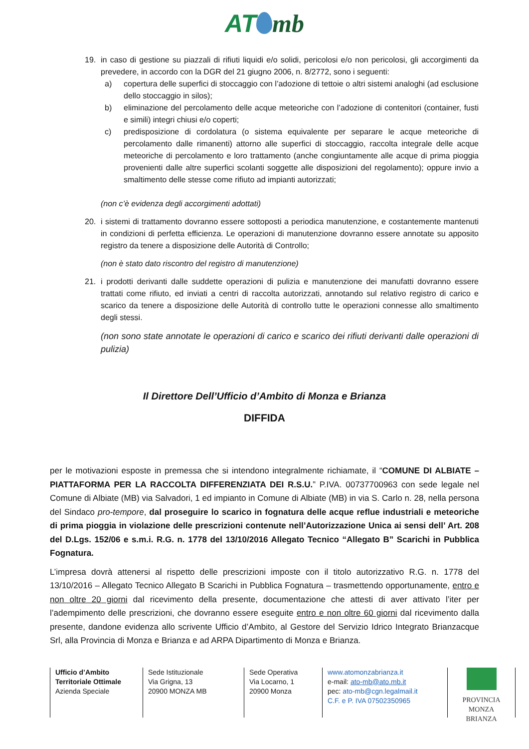AT mb
19. in caso di gestione su piazzali di rifiuti liquidi e/o solidi, pericolosi e/o non pericolosi, gli accorgimenti da prevedere, in accordo con la DGR del 21 giugno 2006, n. 8/2772, sono i seguenti:
a) copertura delle superfici di stoccaggio con l’adozione di tettoie o altri sistemi analoghi (ad esclusione dello stoccaggio in silos);
b) eliminazione del percolamento delle acque meteoriche con l’adozione di contenitori (container, fusti e simili) integri chiusi e/o coperti;
c) predisposizione di cordolatura (o sistema equivalente per separare le acque meteoriche di percolamento dalle rimanenti) attorno alle superfici di stoccaggio, raccolta integrale delle acque meteoriche di percolamento e loro trattamento (anche congiuntamente alle acque di prima pioggia provenienti dalle altre superfici scolanti soggette alle disposizioni del regolamento); oppure invio a smaltimento delle stesse come rifiuto ad impianti autorizzati;
(non c’è evidenza degli accorgimenti adottati)
20. i sistemi di trattamento dovranno essere sottoposti a periodica manutenzione, e costantemente mantenuti in condizioni di perfetta efficienza. Le operazioni di manutenzione dovranno essere annotate su apposito registro da tenere a disposizione delle Autorità di Controllo;
(non è stato dato riscontro del registro di manutenzione)
21. i prodotti derivanti dalle suddette operazioni di pulizia e manutenzione dei manufatti dovranno essere trattati come rifiuto, ed inviati a centri di raccolta autorizzati, annotando sul relativo registro di carico e scarico da tenere a disposizione delle Autorità di controllo tutte le operazioni connesse allo smaltimento degli stessi.
(non sono state annotate le operazioni di carico e scarico dei rifiuti derivanti dalle operazioni di pulizia)
Il Direttore Dell’Ufficio d’Ambito di Monza e Brianza
DIFFIDA
per le motivazioni esposte in premessa che si intendono integralmente richiamate, il “COMUNE DI ALBIATE – PIATTAFORMA PER LA RACCOLTA DIFFERENZIATA DEI R.S.U.” P.IVA. 00737700963 con sede legale nel Comune di Albiate (MB) via Salvadori, 1 ed impianto in Comune di Albiate (MB) in via S. Carlo n. 28, nella persona del Sindaco pro-tempore, dal proseguire lo scarico in fognatura delle acque reflue industriali e meteoriche di prima pioggia in violazione delle prescrizioni contenute nell’Autorizzazione Unica ai sensi dell’ Art. 208 del D.Lgs. 152/06 e s.m.i. R.G. n. 1778 del 13/10/2016 Allegato Tecnico “Allegato B” Scarichi in Pubblica Fognatura.
L’impresa dovrà attenersi al rispetto delle prescrizioni imposte con il titolo autorizzativo R.G. n. 1778 del 13/10/2016 – Allegato Tecnico Allegato B Scarichi in Pubblica Fognatura – trasmettendo opportunamente, entro e non oltre 20 giorni dal ricevimento della presente, documentazione che attesti di aver attivato l’iter per l’adempimento delle prescrizioni, che dovranno essere eseguite entro e non oltre 60 giorni dal ricevimento dalla presente, dandone evidenza allo scrivente Ufficio d’Ambito, al Gestore del Servizio Idrico Integrato Brianzacque Srl, alla Provincia di Monza e Brianza e ad ARPA Dipartimento di Monza e Brianza.
Ufficio d’Ambito
Territoriale Ottimale
Azienda Speciale
Sede Istituzionale
Via Grigna, 13
20900 MONZA MB
Sede Operativa
Via Locarno, 1
20900 Monza
www.atomonzabrianza.it
e-mail: ato-mb@ato.mb.it
pec: ato-mb@cgn.legalmail.it
C.F. e P. IVA 07502350965
PROVINCIA
MONZA BRIANZA